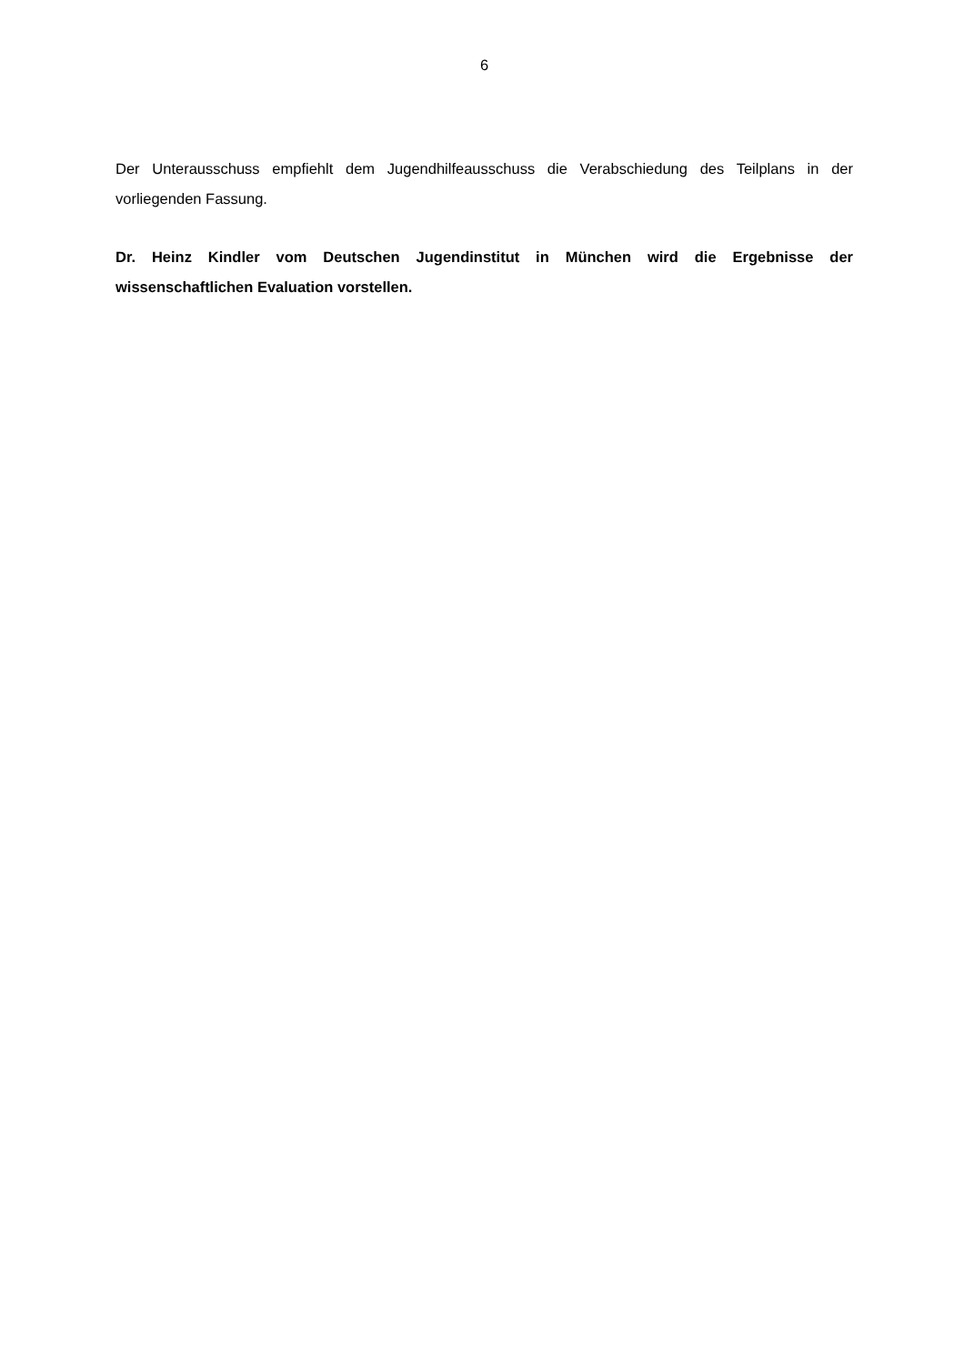6
Der Unterausschuss empfiehlt dem Jugendhilfeausschuss die Verabschiedung des Teilplans in der vorliegenden Fassung.
Dr. Heinz Kindler vom Deutschen Jugendinstitut in München wird die Ergebnisse der wissenschaftlichen Evaluation vorstellen.